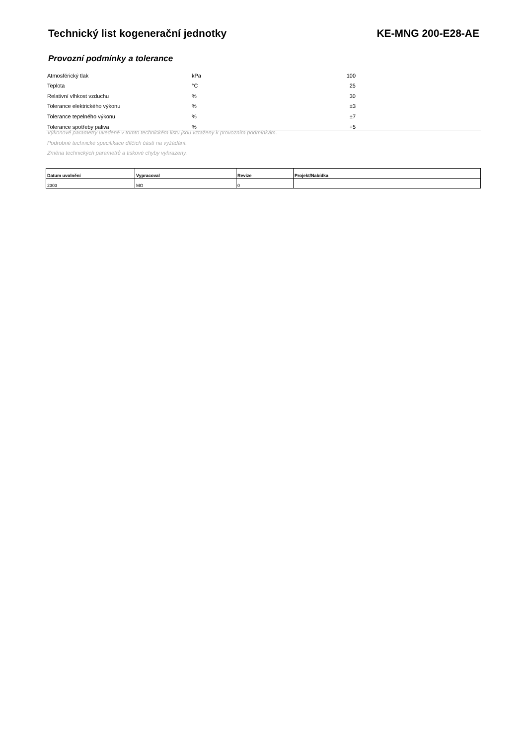Technický list kogenerační jednotky KE-MNG 200-E28-AE
Provozní podmínky a tolerance
| Atmosférický tlak | kPa | 100 | |
| Teplota | °C | 25 | |
| Relativní vlhkost vzduchu | % | 30 | |
| Tolerance elektrického výkonu | % | ±3 | |
| Tolerance tepelného výkonu | % | ±7 | |
| Tolerance spotřeby paliva | % | +5 | |
Výkonové parametry uvedené v tomto technickém listu jsou vztaženy k provozním podmínkám.
Podrobné technické specifikace dílčích částí na vyžádání.
Změna technických parametrů a tiskové chyby vyhrazeny.
| Datum uvolnění | Vypracoval | Revize | Projekt/Nabídka |
| --- | --- | --- | --- |
| 2303 | MO | 0 | |